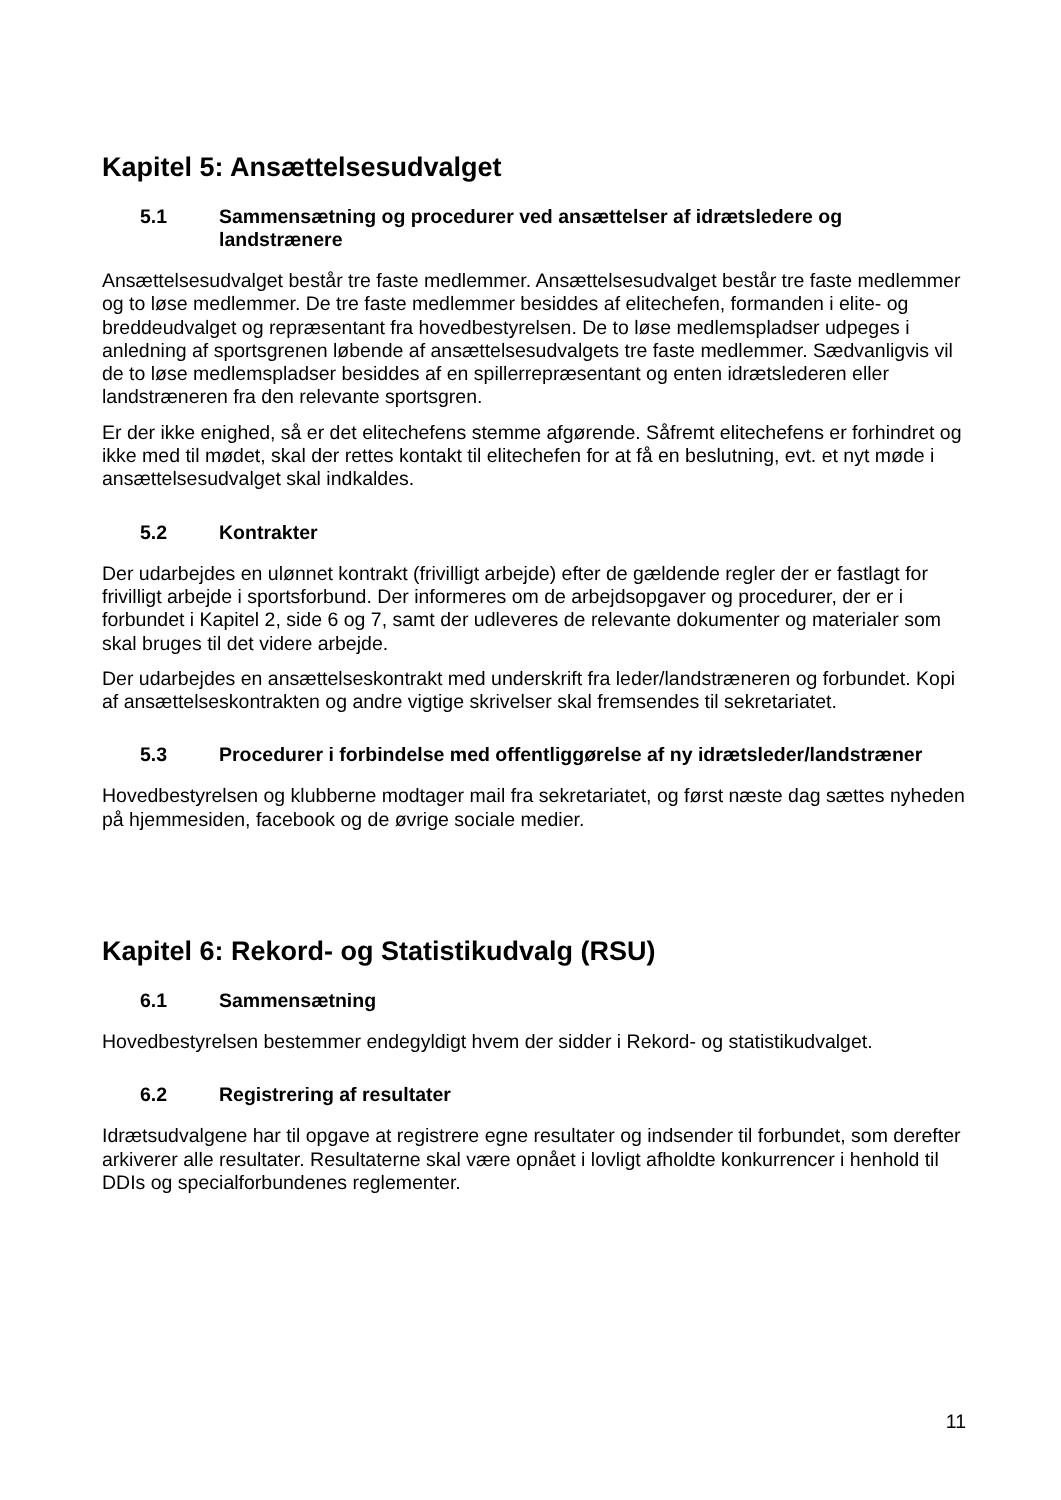Kapitel 5: Ansættelsesudvalget
5.1 Sammensætning og procedurer ved ansættelser af idrætsledere og landstrænere
Ansættelsesudvalget består tre faste medlemmer. Ansættelsesudvalget består tre faste medlemmer og to løse medlemmer. De tre faste medlemmer besiddes af elitechefen, formanden i elite- og breddeudvalget og repræsentant fra hovedbestyrelsen. De to løse medlemspladser udpeges i anledning af sportsgrenen løbende af ansættelsesudvalgets tre faste medlemmer. Sædvanligvis vil de to løse medlemspladser besiddes af en spillerrepræsentant og enten idrætslederen eller landstræneren fra den relevante sportsgren.
Er der ikke enighed, så er det elitechefens stemme afgørende. Såfremt elitechefens er forhindret og ikke med til mødet, skal der rettes kontakt til elitechefen for at få en beslutning, evt. et nyt møde i ansættelsesudvalget skal indkaldes.
5.2 Kontrakter
Der udarbejdes en ulønnet kontrakt (frivilligt arbejde) efter de gældende regler der er fastlagt for frivilligt arbejde i sportsforbund. Der informeres om de arbejdsopgaver og procedurer, der er i forbundet i Kapitel 2, side 6 og 7, samt der udleveres de relevante dokumenter og materialer som skal bruges til det videre arbejde.
Der udarbejdes en ansættelseskontrakt med underskrift fra leder/landstræneren og forbundet. Kopi af ansættelseskontrakten og andre vigtige skrivelser skal fremsendes til sekretariatet.
5.3 Procedurer i forbindelse med offentliggørelse af ny idrætsleder/landstræner
Hovedbestyrelsen og klubberne modtager mail fra sekretariatet, og først næste dag sættes nyheden på hjemmesiden, facebook og de øvrige sociale medier.
Kapitel 6: Rekord- og Statistikudvalg (RSU)
6.1 Sammensætning
Hovedbestyrelsen bestemmer endegyldigt hvem der sidder i Rekord- og statistikudvalget.
6.2 Registrering af resultater
Idrætsudvalgene har til opgave at registrere egne resultater og indsender til forbundet, som derefter arkiverer alle resultater. Resultaterne skal være opnået i lovligt afholdte konkurrencer i henhold til DDIs og specialforbundenes reglementer.
11